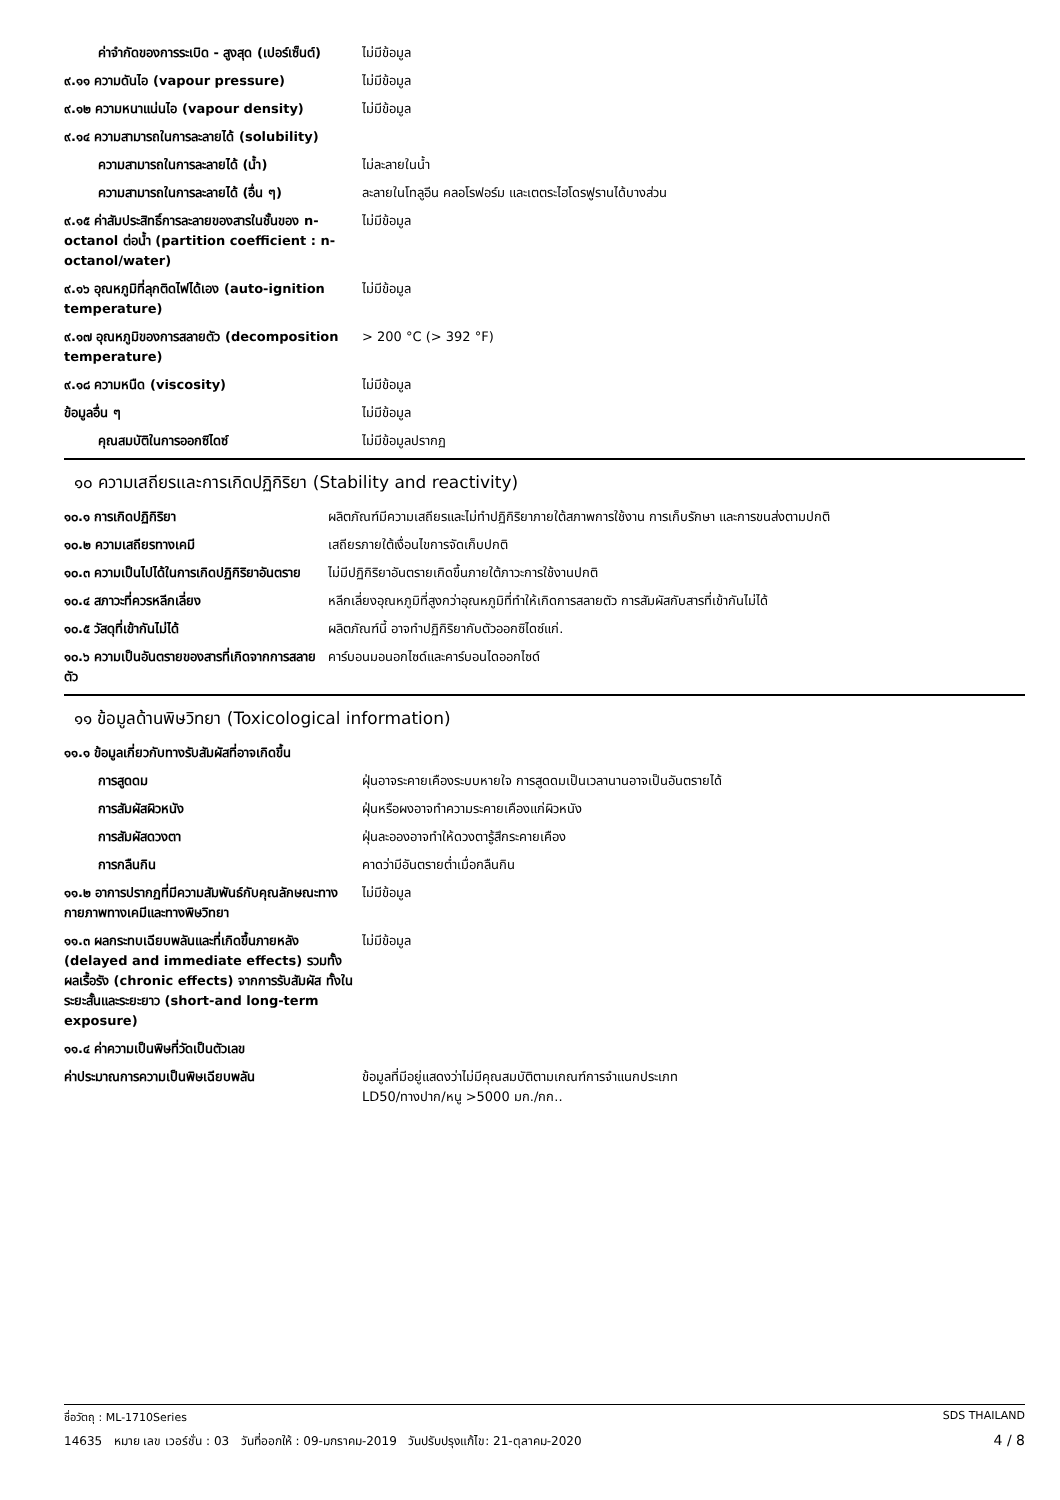| ค่าจำกัดของการระเบิด - สูงสุด (เปอร์เซ็นต์) | ไม่มีข้อมูล |
| ๙.๑๑ ความดันไอ (vapour pressure) | ไม่มีข้อมูล |
| ๙.๑๒ ความหนาแน่นไอ (vapour density) | ไม่มีข้อมูล |
| ๙.๑๔ ความสามารถในการละลายได้ (solubility) | |
| ความสามารถในการละลายได้ (น้ำ) | ไม่ละลายในน้ำ |
| ความสามารถในการละลายได้ (อื่น ๆ) | ละลายในโทลูอีน คลอโรฟอร์ม และเตตระไฮโดรฟูรานได้บางส่วน |
| ๙.๑๕ ค่าสัมประสิทธิ์การละลายของสารในชั้นของ n-octanol ต่อน้ำ (partition coefficient : n-octanol/water) | ไม่มีข้อมูล |
| ๙.๑๖ อุณหภูมิที่ลุกติดไฟได้เอง (auto-ignition temperature) | ไม่มีข้อมูล |
| ๙.๑๗ อุณหภูมิของการสลายตัว (decomposition temperature) | > 200 °C (> 392 °F) |
| ๙.๑๘ ความหนืด (viscosity) | ไม่มีข้อมูล |
| ข้อมูลอื่น ๆ | ไม่มีข้อมูล |
| คุณสมบัติในการออกซิไดซ์ | ไม่มีข้อมูลปรากฏ |
๑๐ ความเสถียรและการเกิดปฏิกิริยา (Stability and reactivity)
| ๑๐.๑ การเกิดปฏิกิริยา | ผลิตภัณฑ์มีความเสถียรและไม่ทำปฏิกิริยาภายใต้สภาพการใช้งาน การเก็บรักษา และการขนส่งตามปกติ |
| ๑๐.๒ ความเสถียรทางเคมี | เสถียรภายใต้เงื่อนไขการจัดเก็บปกติ |
| ๑๐.๓ ความเป็นไปได้ในการเกิดปฏิกิริยาอันตราย | ไม่มีปฏิกิริยาอันตรายเกิดขึ้นภายใต้ภาวะการใช้งานปกติ |
| ๑๐.๔ สภาวะที่ควรหลีกเลี่ยง | หลีกเลี่ยงอุณหภูมิที่สูงกว่าอุณหภูมิที่ทำให้เกิดการสลายตัว การสัมผัสกับสารที่เข้ากันไม่ได้ |
| ๑๐.๕ วัสดุที่เข้ากันไม่ได้ | ผลิตภัณฑ์นี้ อาจทำปฏิกิริยากับตัวออกซิไดซ์แก่. |
| ๑๐.๖ ความเป็นอันตรายของสารที่เกิดจากการสลายตัว | คาร์บอนมอนอกไซด์และคาร์บอนไดออกไซด์ |
๑๑ ข้อมูลด้านพิษวิทยา (Toxicological information)
| ๑๑.๑ ข้อมูลเกี่ยวกับทางรับสัมผัสที่อาจเกิดขึ้น | |
| การสูดดม | ฝุ่นอาจระคายเคืองระบบหายใจ การสูดดมเป็นเวลานานอาจเป็นอันตรายได้ |
| การสัมผัสผิวหนัง | ฝุ่นหรือผงอาจทำความระคายเคืองแก่ผิวหนัง |
| การสัมผัสดวงตา | ฝุ่นละอองอาจทำให้ดวงตารู้สึกระคายเคือง |
| การกลืนกิน | คาดว่ามีอันตรายต่ำเมื่อกลืนกิน |
| ๑๑.๒ อาการปรากฏที่มีความสัมพันธ์กับคุณลักษณะทางกายภาพทางเคมีและทางพิษวิทยา | ไม่มีข้อมูล |
| ๑๑.๓ ผลกระทบเฉียบพลันและที่เกิดขึ้นภายหลัง (delayed and immediate effects) รวมทั้งผลเรื้อรัง (chronic effects) จากการรับสัมผัส ทั้งในระยะสั้นและระยะยาว (short-and long-term exposure) | ไม่มีข้อมูล |
| ๑๑.๔ ค่าความเป็นพิษที่วัดเป็นตัวเลข | |
| ค่าประมาณการความเป็นพิษเฉียบพลัน | ข้อมูลที่มีอยู่แสดงว่าไม่มีคุณสมบัติตามเกณฑ์การจำแนกประเภท LD50/ทางปาก/หนู >5000 มก./กก.. |
SDS THAILAND ชื่อวัตถุ : ML-1710Series
4 / 8 14635 หมาย เลข เวอร์ชั่น : 03 วันที่ออกให้ : 09-มกราคม-2019 วันปรับปรุงแก้ไข: 21-ตุลาคม-2020